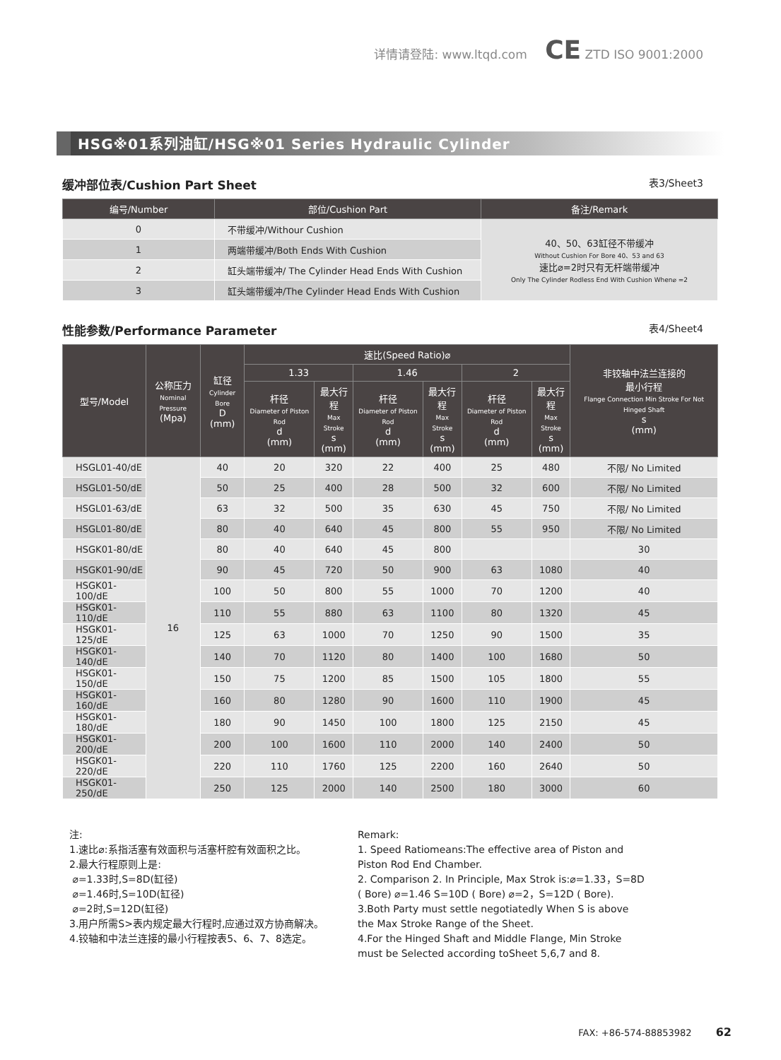详情请登陆: www.ltqd.com CE ZTD ISO 9001:2000
HSG※01系列油缸/HSG※01 Series Hydraulic Cylinder
缓冲部位表/Cushion Part Sheet 表3/Sheet3
| 编号/Number | 部位/Cushion Part | 备注/Remark |
| --- | --- | --- |
| 0 | 不带缓冲/Withour Cushion | 40、50、63缸径不带缓冲 Without Cushion For Bore 40、53 and 63 速比⌀=2时只有无杆端带缓冲 Only The Cylinder Rodless End With Cushion When⌀ =2 |
| 1 | 两端带缓冲/Both Ends With Cushion | |
| 2 | 缸头端带缓冲/ The Cylinder Head Ends With Cushion | |
| 3 | 缸头端带缓冲/The Cylinder Head Ends With Cushion | |
性能参数/Performance Parameter 表4/Sheet4
| 型号/Model | 公称压力 Nominal Pressure (Mpa) | 缸径 Cylinder Bore D (mm) | 速比(Speed Ratio)⌀ | | | | | | 非铰轴中法兰连接的 最小行程 Flange Connection Min Stroke For Not Hinged Shaft s (mm) |
| --- | --- | --- | --- | --- | --- | --- | --- | --- | --- |
| | | | 1.33 | | 1.46 | | 2 | | |
| | | | 杆径 Diameter of Piston Rod d (mm) | 最大行程 Max Stroke s (mm) | 杆径 Diameter of Piston Rod d (mm) | 最大行程 Max Stroke s (mm) | 杆径 Diameter of Piston Rod d (mm) | 最大行程 Max Stroke s (mm) | |
| HSGL01-40/dE | 16 | 40 | 20 | 320 | 22 | 400 | 25 | 480 | 不限/ No Limited |
| HSGL01-50/dE | | 50 | 25 | 400 | 28 | 500 | 32 | 600 | 不限/ No Limited |
| HSGL01-63/dE | | 63 | 32 | 500 | 35 | 630 | 45 | 750 | 不限/ No Limited |
| HSGL01-80/dE | | 80 | 40 | 640 | 45 | 800 | 55 | 950 | 不限/ No Limited |
| HSGK01-80/dE | | 80 | 40 | 640 | 45 | 800 | | | 30 |
| HSGK01-90/dE | | 90 | 45 | 720 | 50 | 900 | 63 | 1080 | 40 |
| HSGK01-100/dE | | 100 | 50 | 800 | 55 | 1000 | 70 | 1200 | 40 |
| HSGK01-110/dE | | 110 | 55 | 880 | 63 | 1100 | 80 | 1320 | 45 |
| HSGK01-125/dE | | 125 | 63 | 1000 | 70 | 1250 | 90 | 1500 | 35 |
| HSGK01-140/dE | | 140 | 70 | 1120 | 80 | 1400 | 100 | 1680 | 50 |
| HSGK01-150/dE | | 150 | 75 | 1200 | 85 | 1500 | 105 | 1800 | 55 |
| HSGK01-160/dE | | 160 | 80 | 1280 | 90 | 1600 | 110 | 1900 | 45 |
| HSGK01-180/dE | | 180 | 90 | 1450 | 100 | 1800 | 125 | 2150 | 45 |
| HSGK01-200/dE | | 200 | 100 | 1600 | 110 | 2000 | 140 | 2400 | 50 |
| HSGK01-220/dE | | 220 | 110 | 1760 | 125 | 2200 | 160 | 2640 | 50 |
| HSGK01-250/dE | | 250 | 125 | 2000 | 140 | 2500 | 180 | 3000 | 60 |
注:
1.速比⌀:系指活塞有效面积与活塞杆腔有效面积之比。
2.最大行程原则上是:
⌀=1.33时,S=8D(缸径)
⌀=1.46时,S=10D(缸径)
⌀=2时,S=12D(缸径)
3.用户所需S>表内规定最大行程时,应通过双方协商解决。
4.铰轴和中法兰连接的最小行程按表5、6、7、8选定。
Remark:
1. Speed Ratiomeans:The effective area of Piston and Piston Rod End Chamber.
2. Comparison 2. In Principle, Max Strok is:⌀=1.33，S=8D ( Bore) ⌀=1.46 S=10D ( Bore) ⌀=2，S=12D ( Bore).
3.Both Party must settle negotiatedly When S is above the Max Stroke Range of the Sheet.
4.For the Hinged Shaft and Middle Flange, Min Stroke must be Selected according toSheet 5,6,7 and 8.
FAX: +86-574-88853982 62